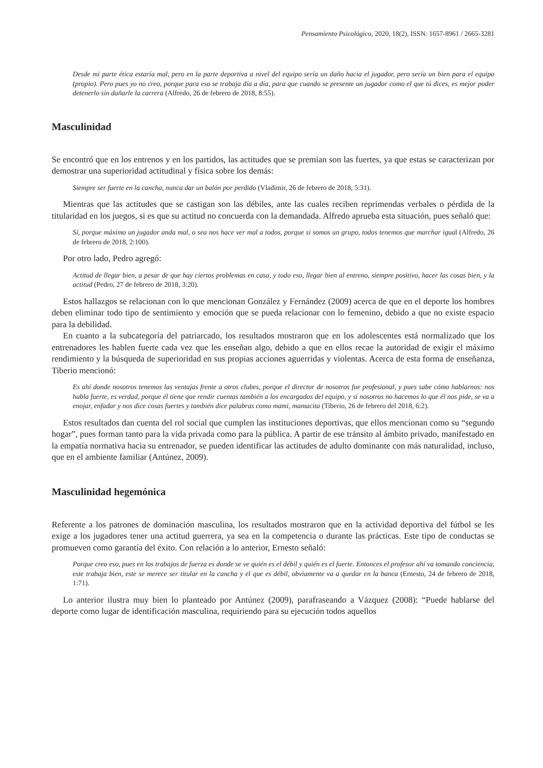Pensamiento Psicológico, 2020, 18(2), ISSN: 1657-8961 / 2665-3281
Desde mi parte ética estaría mal, pero en la parte deportiva a nivel del equipo sería un daño hacia el jugador, pero sería un bien para el equipo (propio). Pero pues yo no creo, porque para eso se trabaja día a día, para que cuando se presente un jugador como el que tú dices, es mejor poder detenerlo sin dañarle la carrera (Alfredo, 26 de febrero de 2018, 8:55).
Masculinidad
Se encontró que en los entrenos y en los partidos, las actitudes que se premian son las fuertes, ya que estas se caracterizan por demostrar una superioridad actitudinal y física sobre los demás:
Siempre ser fuerte en la cancha, nunca dar un balón por perdido (Vladimir, 26 de febrero de 2018, 5:31).
Mientras que las actitudes que se castigan son las débiles, ante las cuales reciben reprimendas verbales o pérdida de la titularidad en los juegos, si es que su actitud no concuerda con la demandada. Alfredo aprueba esta situación, pues señaló que:
Sí, porque máximo un jugador anda mal, o sea nos hace ver mal a todos, porque si somos un grupo, todos tenemos que marchar igual (Alfredo, 26 de febrero de 2018, 2:100).
Por otro lado, Pedro agregó:
Actitud de llegar bien, a pesar de que hay ciertos problemas en casa, y todo eso, llegar bien al entreno, siempre positivo, hacer las cosas bien, y la actitud (Pedro, 27 de febrero de 2018, 3:20).
Estos hallazgos se relacionan con lo que mencionan González y Fernández (2009) acerca de que en el deporte los hombres deben eliminar todo tipo de sentimiento y emoción que se pueda relacionar con lo femenino, debido a que no existe espacio para la debilidad.
En cuanto a la subcategoría del patriarcado, los resultados mostraron que en los adolescentes está normalizado que los entrenadores les hablen fuerte cada vez que les enseñan algo, debido a que en ellos recae la autoridad de exigir el máximo rendimiento y la búsqueda de superioridad en sus propias acciones aguerridas y violentas. Acerca de esta forma de enseñanza, Tiberio mencionó:
Es ahí donde nosotros tenemos las ventajas frente a otros clubes, porque el director de nosotros fue profesional, y pues sabe cómo hablarnos: nos habla fuerte, es verdad, porque él tiene que rendir cuentas también a los encargados del equipo, y si nosotros no hacemos lo que él nos pide, se va a enojar, enfadar y nos dice cosas fuertes y también dice palabras como mami, mamacita (Tiberio, 26 de febrero del 2018, 6:2).
Estos resultados dan cuenta del rol social que cumplen las instituciones deportivas, que ellos mencionan como su “segundo hogar”, pues forman tanto para la vida privada como para la pública. A partir de ese tránsito al ámbito privado, manifestado en la empatía normativa hacia su entrenador, se pueden identificar las actitudes de adulto dominante con más naturalidad, incluso, que en el ambiente familiar (Antúnez, 2009).
Masculinidad hegemónica
Referente a los patrones de dominación masculina, los resultados mostraron que en la actividad deportiva del fútbol se les exige a los jugadores tener una actitud guerrera, ya sea en la competencia o durante las prácticas. Este tipo de conductas se promueven como garantía del éxito. Con relación a lo anterior, Ernesto señaló:
Porque creo eso, pues en los trabajos de fuerza es donde se ve quién es el débil y quién es el fuerte. Entonces el profesor ahí va tomando conciencia, este trabaja bien, este se merece ser titular en la cancha y el que es débil, obviamente va a quedar en la banca (Ernesto, 24 de febrero de 2018, 1:71).
Lo anterior ilustra muy bien lo planteado por Antúnez (2009), parafraseando a Vázquez (2008): “Puede hablarse del deporte como lugar de identificación masculina, requiriendo para su ejecución todos aquellos